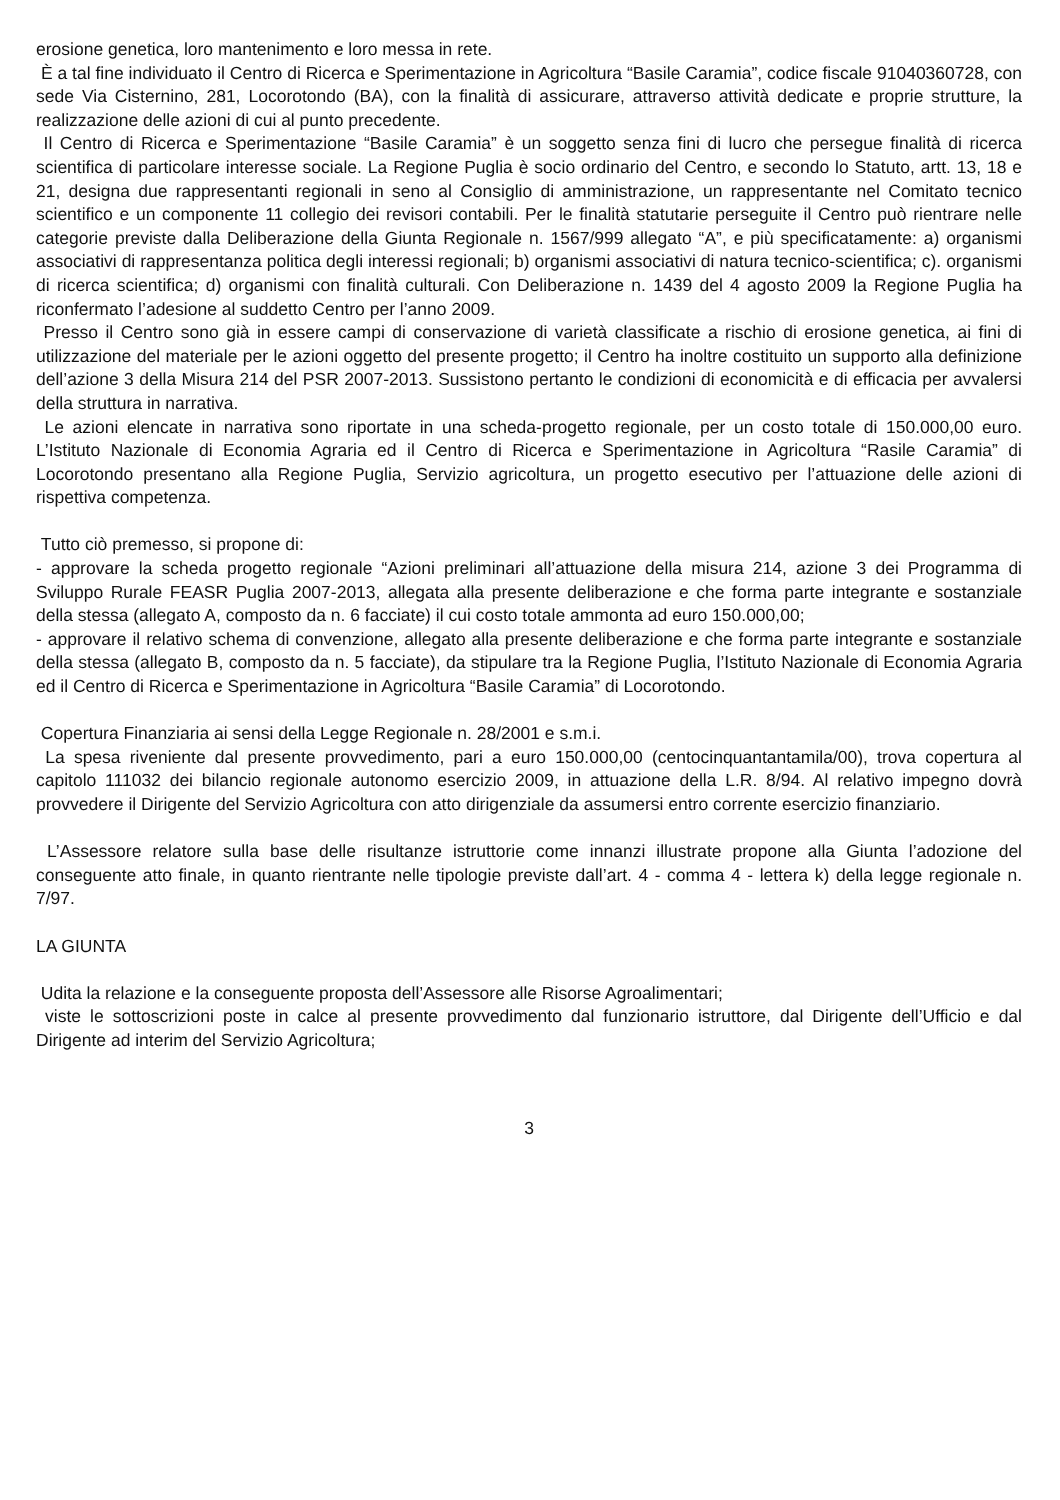erosione genetica, loro mantenimento e loro messa in rete.
È a tal fine individuato il Centro di Ricerca e Sperimentazione in Agricoltura “Basile Caramia”, codice fiscale 91040360728, con sede Via Cisternino, 281, Locorotondo (BA), con la finalità di assicurare, attraverso attività dedicate e proprie strutture, la realizzazione delle azioni di cui al punto precedente.
Il Centro di Ricerca e Sperimentazione “Basile Caramia” è un soggetto senza fini di lucro che persegue finalità di ricerca scientifica di particolare interesse sociale. La Regione Puglia è socio ordinario del Centro, e secondo lo Statuto, artt. 13, 18 e 21, designa due rappresentanti regionali in seno al Consiglio di amministrazione, un rappresentante nel Comitato tecnico scientifico e un componente 11 collegio dei revisori contabili. Per le finalità statutarie perseguite il Centro può rientrare nelle categorie previste dalla Deliberazione della Giunta Regionale n. 1567/999 allegato “A”, e più specificatamente: a) organismi associativi di rappresentanza politica degli interessi regionali; b) organismi associativi di natura tecnico-scientifica; c). organismi di ricerca scientifica; d) organismi con finalità culturali. Con Deliberazione n. 1439 del 4 agosto 2009 la Regione Puglia ha riconfermato l’adesione al suddetto Centro per l’anno 2009.
Presso il Centro sono già in essere campi di conservazione di varietà classificate a rischio di erosione genetica, ai fini di utilizzazione del materiale per le azioni oggetto del presente progetto; il Centro ha inoltre costituito un supporto alla definizione dell’azione 3 della Misura 214 del PSR 2007-2013. Sussistono pertanto le condizioni di economicità e di efficacia per avvalersi della struttura in narrativa.
Le azioni elencate in narrativa sono riportate in una scheda-progetto regionale, per un costo totale di 150.000,00 euro. L’Istituto Nazionale di Economia Agraria ed il Centro di Ricerca e Sperimentazione in Agricoltura “Rasile Caramia” di Locorotondo presentano alla Regione Puglia, Servizio agricoltura, un progetto esecutivo per l’attuazione delle azioni di rispettiva competenza.
Tutto ciò premesso, si propone di:
- approvare la scheda progetto regionale “Azioni preliminari all’attuazione della misura 214, azione 3 dei Programma di Sviluppo Rurale FEASR Puglia 2007-2013, allegata alla presente deliberazione e che forma parte integrante e sostanziale della stessa (allegato A, composto da n. 6 facciate) il cui costo totale ammonta ad euro 150.000,00;
- approvare il relativo schema di convenzione, allegato alla presente deliberazione e che forma parte integrante e sostanziale della stessa (allegato B, composto da n. 5 facciate), da stipulare tra la Regione Puglia, l’Istituto Nazionale di Economia Agraria ed il Centro di Ricerca e Sperimentazione in Agricoltura “Basile Caramia” di Locorotondo.
Copertura Finanziaria ai sensi della Legge Regionale n. 28/2001 e s.m.i.
La spesa riveniente dal presente provvedimento, pari a euro 150.000,00 (centocinquantantamila/00), trova copertura al capitolo 111032 dei bilancio regionale autonomo esercizio 2009, in attuazione della L.R. 8/94. Al relativo impegno dovrà provvedere il Dirigente del Servizio Agricoltura con atto dirigenziale da assumersi entro corrente esercizio finanziario.
L’Assessore relatore sulla base delle risultanze istruttorie come innanzi illustrate propone alla Giunta l’adozione del conseguente atto finale, in quanto rientrante nelle tipologie previste dall’art. 4 - comma 4 - lettera k) della legge regionale n. 7/97.
LA GIUNTA
Udita la relazione e la conseguente proposta dell’Assessore alle Risorse Agroalimentari;
viste le sottoscrizioni poste in calce al presente provvedimento dal funzionario istruttore, dal Dirigente dell’Ufficio e dal Dirigente ad interim del Servizio Agricoltura;
3